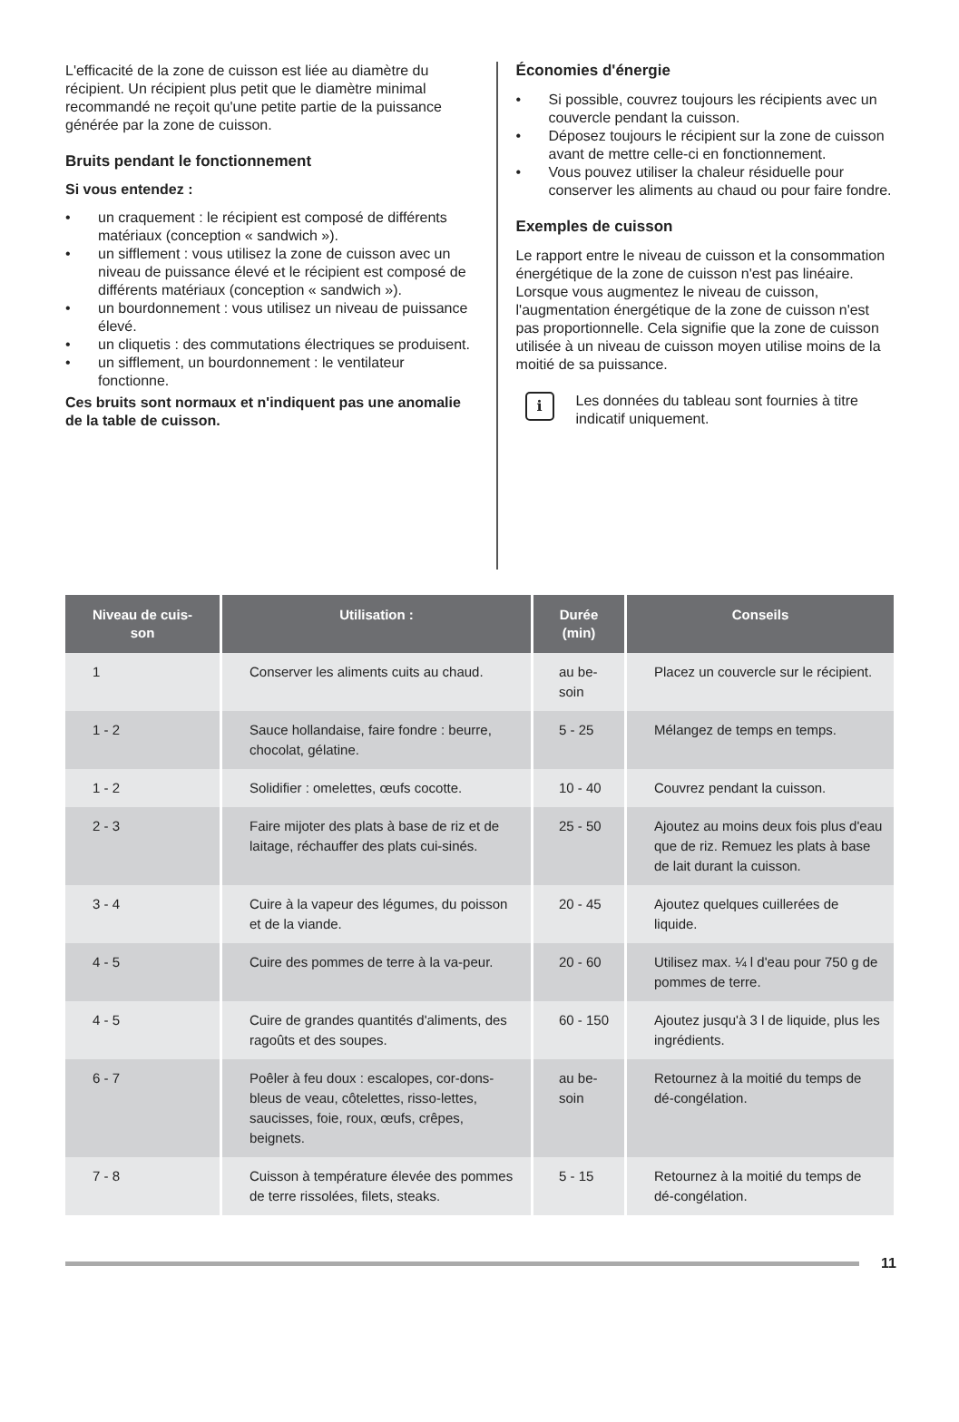L'efficacité de la zone de cuisson est liée au diamètre du récipient. Un récipient plus petit que le diamètre minimal recommandé ne reçoit qu'une petite partie de la puissance générée par la zone de cuisson.
Bruits pendant le fonctionnement
Si vous entendez :
• un craquement : le récipient est composé de différents matériaux (conception « sandwich »).
• un sifflement : vous utilisez la zone de cuisson avec un niveau de puissance élevé et le récipient est composé de différents matériaux (conception « sandwich »).
• un bourdonnement : vous utilisez un niveau de puissance élevé.
• un cliquetis : des commutations électriques se produisent.
• un sifflement, un bourdonnement : le ventilateur fonctionne.
Ces bruits sont normaux et n'indiquent pas une anomalie de la table de cuisson.
Économies d'énergie
• Si possible, couvrez toujours les récipients avec un couvercle pendant la cuisson.
• Déposez toujours le récipient sur la zone de cuisson avant de mettre celle-ci en fonctionnement.
• Vous pouvez utiliser la chaleur résiduelle pour conserver les aliments au chaud ou pour faire fondre.
Exemples de cuisson
Le rapport entre le niveau de cuisson et la consommation énergétique de la zone de cuisson n'est pas linéaire. Lorsque vous augmentez le niveau de cuisson, l'augmentation énergétique de la zone de cuisson n'est pas proportionnelle. Cela signifie que la zone de cuisson utilisée à un niveau de cuisson moyen utilise moins de la moitié de sa puissance.
i
Les données du tableau sont fournies à titre indicatif uniquement.
| Niveau de cuis- son | Utilisation : | Durée (min) | Conseils |
| --- | --- | --- | --- |
| 1 | Conserver les aliments cuits au chaud. | au be- soin | Placez un couvercle sur le récipient. |
| 1 - 2 | Sauce hollandaise, faire fondre : beurre, chocolat, gélatine. | 5 - 25 | Mélangez de temps en temps. |
| 1 - 2 | Solidifier : omelettes, œufs cocotte. | 10 - 40 | Couvrez pendant la cuisson. |
| 2 - 3 | Faire mijoter des plats à base de riz et de laitage, réchauffer des plats cui-sinés. | 25 - 50 | Ajoutez au moins deux fois plus d'eau que de riz. Remuez les plats à base de lait durant la cuisson. |
| 3 - 4 | Cuire à la vapeur des légumes, du poisson et de la viande. | 20 - 45 | Ajoutez quelques cuillerées de liquide. |
| 4 - 5 | Cuire des pommes de terre à la va-peur. | 20 - 60 | Utilisez max. ¼ l d'eau pour 750 g de pommes de terre. |
| 4 - 5 | Cuire de grandes quantités d'aliments, des ragoûts et des soupes. | 60 - 150 | Ajoutez jusqu'à 3 l de liquide, plus les ingrédients. |
| 6 - 7 | Poêler à feu doux : escalopes, cor-dons-bleus de veau, côtelettes, risso-lettes, saucisses, foie, roux, œufs, crêpes, beignets. | au be- soin | Retournez à la moitié du temps de dé-congélation. |
| 7 - 8 | Cuisson à température élevée des pommes de terre rissolées, filets, steaks. | 5 - 15 | Retournez à la moitié du temps de dé-congélation. |
11